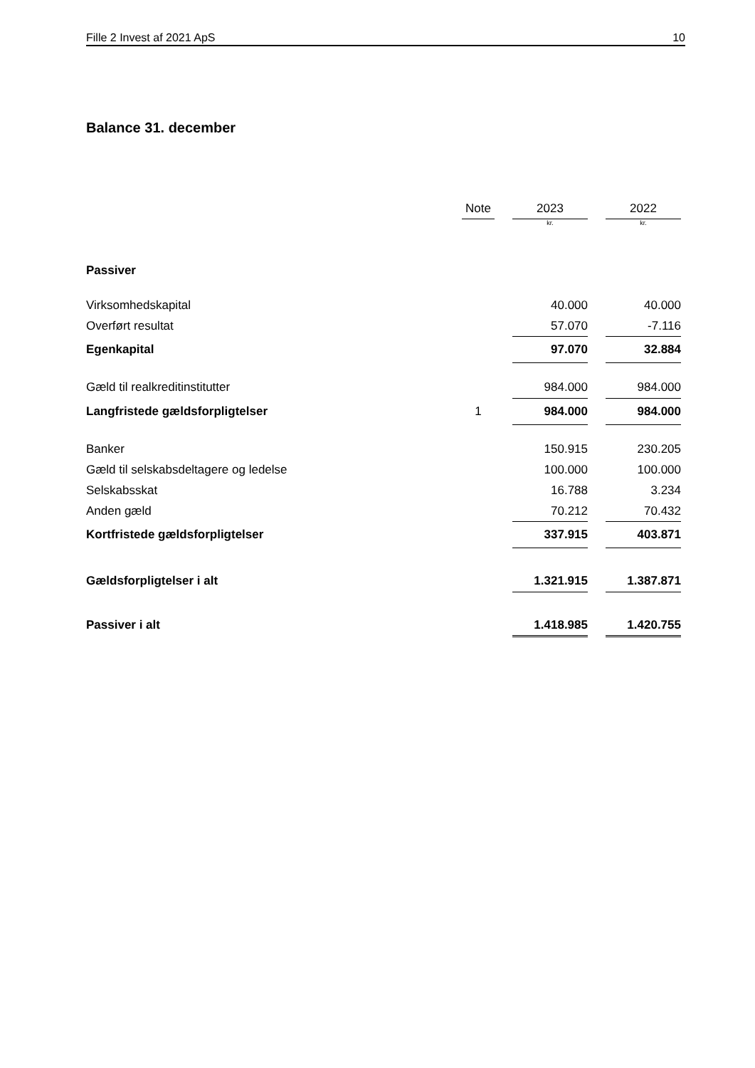Fille 2 Invest af 2021 ApS 10
Balance 31. december
| | Note | | 2023 | | 2022 |
| --- | --- | --- | --- | --- | --- |
| | | | kr. | | kr. |
| Passiver | | | | | |
| Virksomhedskapital | | | 40.000 | | 40.000 |
| Overført resultat | | | 57.070 | | -7.116 |
| Egenkapital | | | 97.070 | | 32.884 |
| Gæld til realkreditinstitutter | | | 984.000 | | 984.000 |
| Langfristede gældsforpligtelser | 1 | | 984.000 | | 984.000 |
| Banker | | | 150.915 | | 230.205 |
| Gæld til selskabsdeltagere og ledelse | | | 100.000 | | 100.000 |
| Selskabsskat | | | 16.788 | | 3.234 |
| Anden gæld | | | 70.212 | | 70.432 |
| Kortfristede gældsforpligtelser | | | 337.915 | | 403.871 |
| Gældsforpligtelser i alt | | | 1.321.915 | | 1.387.871 |
| Passiver i alt | | | 1.418.985 | | 1.420.755 |